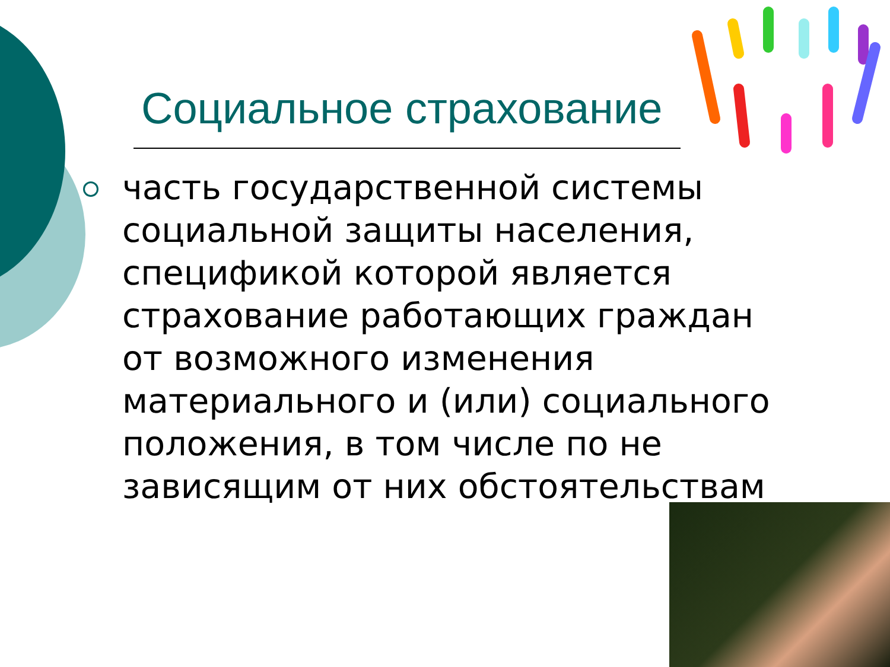Социальное страхование
часть государственной системы социальной защиты населения, спецификой которой является страхование работающих граждан от возможного изменения материального и (или) социального положения, в том числе по не зависящим от них обстоятельствам